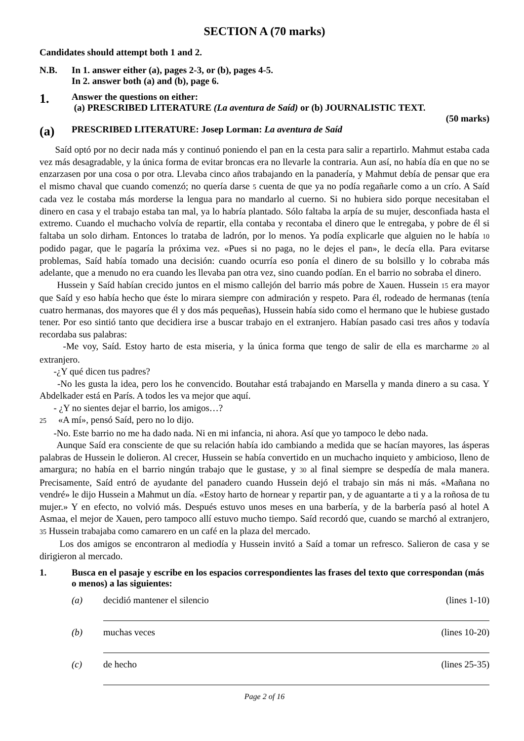SECTION A (70 marks)
Candidates should attempt both 1 and 2.
N.B. In 1. answer either (a), pages 2-3, or (b), pages 4-5.
In 2. answer both (a) and (b), page 6.
1. Answer the questions on either:
(a) PRESCRIBED LITERATURE (La aventura de Saíd) or (b) JOURNALISTIC TEXT.
(50 marks)
(a) PRESCRIBED LITERATURE: Josep Lorman: La aventura de Saíd
Saíd optó por no decir nada más y continuó poniendo el pan en la cesta para salir a repartirlo. Mahmut estaba cada vez más desagradable, y la única forma de evitar broncas era no llevarle la contraria. Aun así, no había día en que no se enzarzasen por una cosa o por otra. Llevaba cinco años trabajando en la panadería, y Mahmut debía de pensar que era el mismo chaval que cuando comenzó; no quería darse 5 cuenta de que ya no podía regañarle como a un crío. A Saíd cada vez le costaba más morderse la lengua para no mandarlo al cuerno. Si no hubiera sido porque necesitaban el dinero en casa y el trabajo estaba tan mal, ya lo habría plantado. Sólo faltaba la arpía de su mujer, desconfiada hasta el extremo. Cuando el muchacho volvía de repartir, ella contaba y recontaba el dinero que le entregaba, y pobre de él si faltaba un solo dirham. Entonces lo trataba de ladrón, por lo menos. Ya podía explicarle que alguien no le había 10 podido pagar, que le pagaría la próxima vez. «Pues si no paga, no le dejes el pan», le decía ella. Para evitarse problemas, Saíd había tomado una decisión: cuando ocurría eso ponía el dinero de su bolsillo y lo cobraba más adelante, que a menudo no era cuando les llevaba pan otra vez, sino cuando podían. En el barrio no sobraba el dinero.
Hussein y Saíd habían crecido juntos en el mismo callejón del barrio más pobre de Xauen. Hussein 15 era mayor que Saíd y eso había hecho que éste lo mirara siempre con admiración y respeto. Para él, rodeado de hermanas (tenía cuatro hermanas, dos mayores que él y dos más pequeñas), Hussein había sido como el hermano que le hubiese gustado tener. Por eso sintió tanto que decidiera irse a buscar trabajo en el extranjero. Habían pasado casi tres años y todavía recordaba sus palabras:
-Me voy, Saíd. Estoy harto de esta miseria, y la única forma que tengo de salir de ella es marcharme 20 al extranjero.
-¿Y qué dicen tus padres?
-No les gusta la idea, pero los he convencido. Boutahar está trabajando en Marsella y manda dinero a su casa. Y Abdelkader está en París. A todos les va mejor que aquí.
- ¿Y no sientes dejar el barrio, los amigos…?
25 «A mí», pensó Saíd, pero no lo dijo.
-No. Este barrio no me ha dado nada. Ni en mi infancia, ni ahora. Así que yo tampoco le debo nada.
Aunque Saíd era consciente de que su relación había ido cambiando a medida que se hacían mayores, las ásperas palabras de Hussein le dolieron. Al crecer, Hussein se había convertido en un muchacho inquieto y ambicioso, lleno de amargura; no había en el barrio ningún trabajo que le gustase, y 30 al final siempre se despedía de mala manera. Precisamente, Saíd entró de ayudante del panadero cuando Hussein dejó el trabajo sin más ni más. «Mañana no vendré» le dijo Hussein a Mahmut un día. «Estoy harto de hornear y repartir pan, y de aguantarte a ti y a la roñosa de tu mujer.» Y en efecto, no volvió más. Después estuvo unos meses en una barbería, y de la barbería pasó al hotel A Asmaa, el mejor de Xauen, pero tampoco allí estuvo mucho tiempo. Saíd recordó que, cuando se marchó al extranjero, 35 Hussein trabajaba como camarero en un café en la plaza del mercado.
Los dos amigos se encontraron al mediodía y Hussein invitó a Saíd a tomar un refresco. Salieron de casa y se dirigieron al mercado.
1. Busca en el pasaje y escribe en los espacios correspondientes las frases del texto que correspondan (más o menos) a las siguientes:
(a) decidió mantener el silencio (lines 1-10)
(b) muchas veces (lines 10-20)
(c) de hecho (lines 25-35)
Page 2 of 16